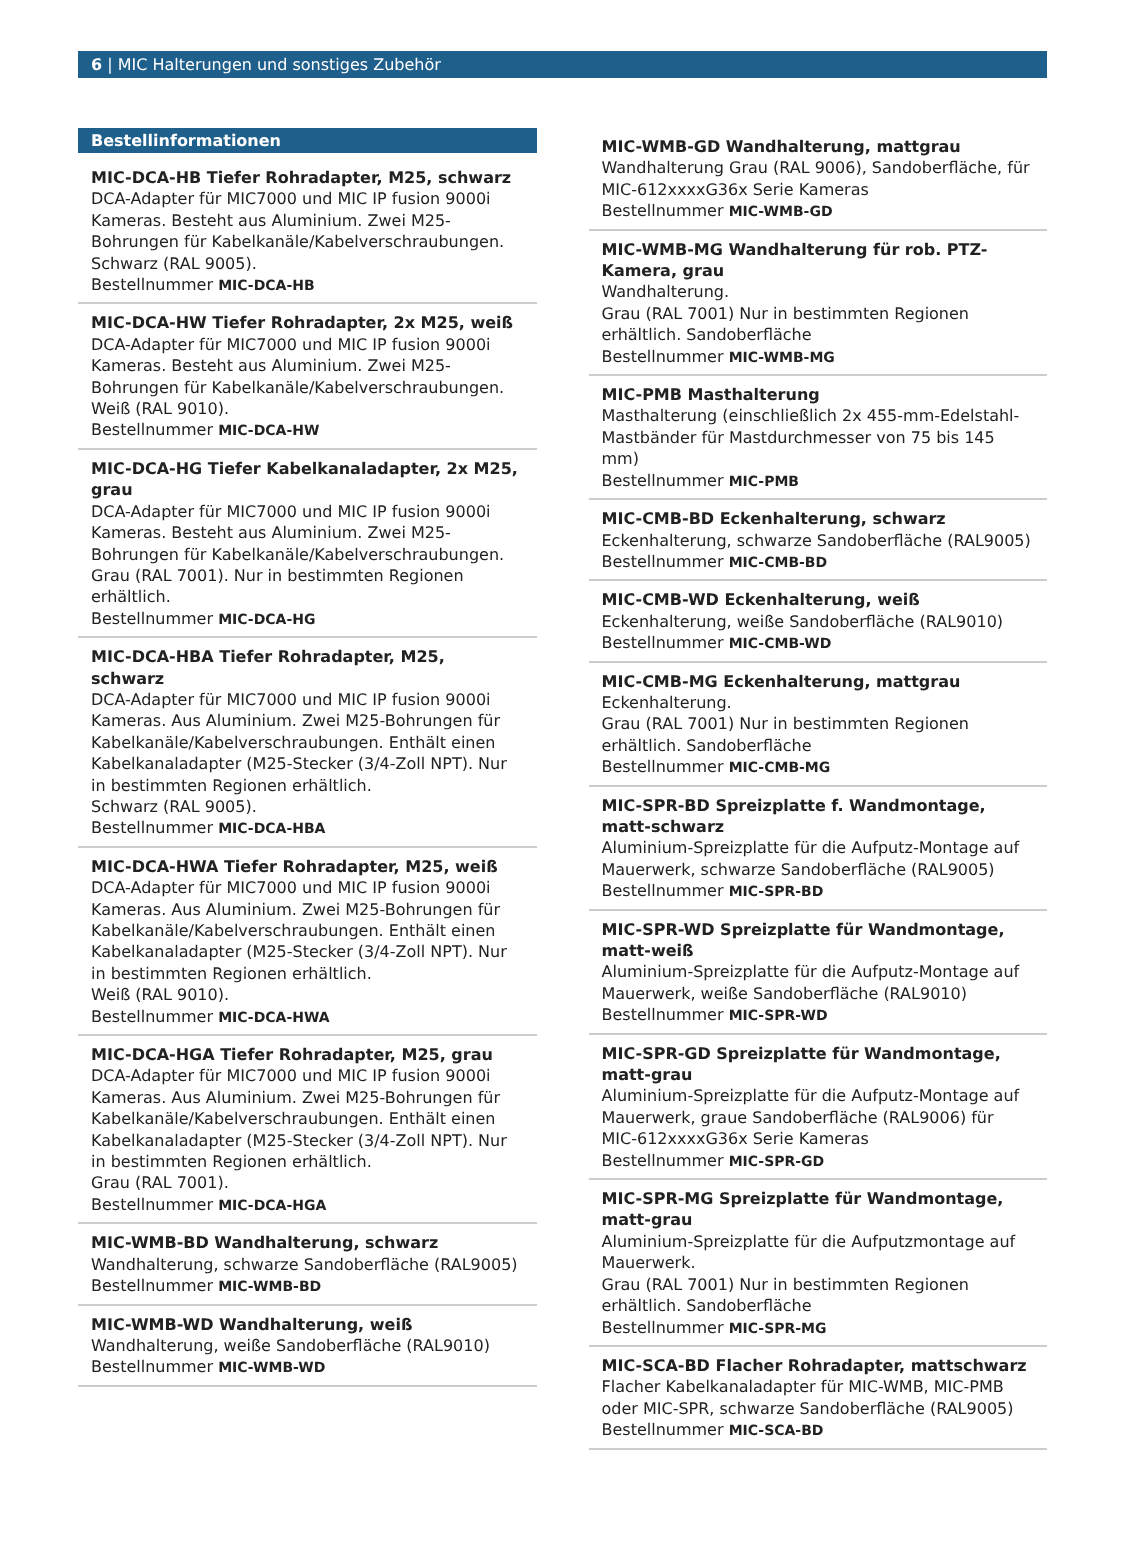6 | MIC Halterungen und sonstiges Zubehör
Bestellinformationen
MIC-DCA-HB Tiefer Rohradapter, M25, schwarz
DCA-Adapter für MIC7000 und MIC IP fusion 9000i Kameras. Besteht aus Aluminium. Zwei M25-Bohrungen für Kabelkanäle/Kabelverschraubungen. Schwarz (RAL 9005).
Bestellnummer MIC-DCA-HB
MIC-DCA-HW Tiefer Rohradapter, 2x M25, weiß
DCA-Adapter für MIC7000 und MIC IP fusion 9000i Kameras. Besteht aus Aluminium. Zwei M25-Bohrungen für Kabelkanäle/Kabelverschraubungen. Weiß (RAL 9010).
Bestellnummer MIC-DCA-HW
MIC-DCA-HG Tiefer Kabelkanaladapter, 2x M25, grau
DCA-Adapter für MIC7000 und MIC IP fusion 9000i Kameras. Besteht aus Aluminium. Zwei M25-Bohrungen für Kabelkanäle/Kabelverschraubungen. Grau (RAL 7001). Nur in bestimmten Regionen erhältlich.
Bestellnummer MIC-DCA-HG
MIC-DCA-HBA Tiefer Rohradapter, M25, schwarz
DCA-Adapter für MIC7000 und MIC IP fusion 9000i Kameras. Aus Aluminium. Zwei M25-Bohrungen für Kabelkanäle/Kabelverschraubungen. Enthält einen Kabelkanaladapter (M25-Stecker (3/4-Zoll NPT). Nur in bestimmten Regionen erhältlich.
Schwarz (RAL 9005).
Bestellnummer MIC-DCA-HBA
MIC-DCA-HWA Tiefer Rohradapter, M25, weiß
DCA-Adapter für MIC7000 und MIC IP fusion 9000i Kameras. Aus Aluminium. Zwei M25-Bohrungen für Kabelkanäle/Kabelverschraubungen. Enthält einen Kabelkanaladapter (M25-Stecker (3/4-Zoll NPT). Nur in bestimmten Regionen erhältlich.
Weiß (RAL 9010).
Bestellnummer MIC-DCA-HWA
MIC-DCA-HGA Tiefer Rohradapter, M25, grau
DCA-Adapter für MIC7000 und MIC IP fusion 9000i Kameras. Aus Aluminium. Zwei M25-Bohrungen für Kabelkanäle/Kabelverschraubungen. Enthält einen Kabelkanaladapter (M25-Stecker (3/4-Zoll NPT). Nur in bestimmten Regionen erhältlich.
Grau (RAL 7001).
Bestellnummer MIC-DCA-HGA
MIC-WMB-BD Wandhalterung, schwarz
Wandhalterung, schwarze Sandoberfläche (RAL9005)
Bestellnummer MIC-WMB-BD
MIC-WMB-WD Wandhalterung, weiß
Wandhalterung, weiße Sandoberfläche (RAL9010)
Bestellnummer MIC-WMB-WD
MIC-WMB-GD Wandhalterung, mattgrau
Wandhalterung Grau (RAL 9006), Sandoberfläche, für MIC-612xxxxG36x Serie Kameras
Bestellnummer MIC-WMB-GD
MIC-WMB-MG Wandhalterung für rob. PTZ-Kamera, grau
Wandhalterung.
Grau (RAL 7001) Nur in bestimmten Regionen erhältlich. Sandoberfläche
Bestellnummer MIC-WMB-MG
MIC-PMB Masthalterung
Masthalterung (einschließlich 2x 455-mm-Edelstahl-Mastbänder für Mastdurchmesser von 75 bis 145 mm)
Bestellnummer MIC-PMB
MIC-CMB-BD Eckenhalterung, schwarz
Eckenhalterung, schwarze Sandoberfläche (RAL9005)
Bestellnummer MIC-CMB-BD
MIC-CMB-WD Eckenhalterung, weiß
Eckenhalterung, weiße Sandoberfläche (RAL9010)
Bestellnummer MIC-CMB-WD
MIC-CMB-MG Eckenhalterung, mattgrau
Eckenhalterung.
Grau (RAL 7001) Nur in bestimmten Regionen erhältlich. Sandoberfläche
Bestellnummer MIC-CMB-MG
MIC-SPR-BD Spreizplatte f. Wandmontage, matt-schwarz
Aluminium-Spreizplatte für die Aufputz-Montage auf Mauerwerk, schwarze Sandoberfläche (RAL9005)
Bestellnummer MIC-SPR-BD
MIC-SPR-WD Spreizplatte für Wandmontage, matt-weiß
Aluminium-Spreizplatte für die Aufputz-Montage auf Mauerwerk, weiße Sandoberfläche (RAL9010)
Bestellnummer MIC-SPR-WD
MIC-SPR-GD Spreizplatte für Wandmontage, matt-grau
Aluminium-Spreizplatte für die Aufputz-Montage auf Mauerwerk, graue Sandoberfläche (RAL9006) für MIC-612xxxxG36x Serie Kameras
Bestellnummer MIC-SPR-GD
MIC-SPR-MG Spreizplatte für Wandmontage, matt-grau
Aluminium-Spreizplatte für die Aufputzmontage auf Mauerwerk.
Grau (RAL 7001) Nur in bestimmten Regionen erhältlich. Sandoberfläche
Bestellnummer MIC-SPR-MG
MIC-SCA-BD Flacher Rohradapter, mattschwarz
Flacher Kabelkanaladapter für MIC-WMB, MIC-PMB oder MIC-SPR, schwarze Sandoberfläche (RAL9005)
Bestellnummer MIC-SCA-BD